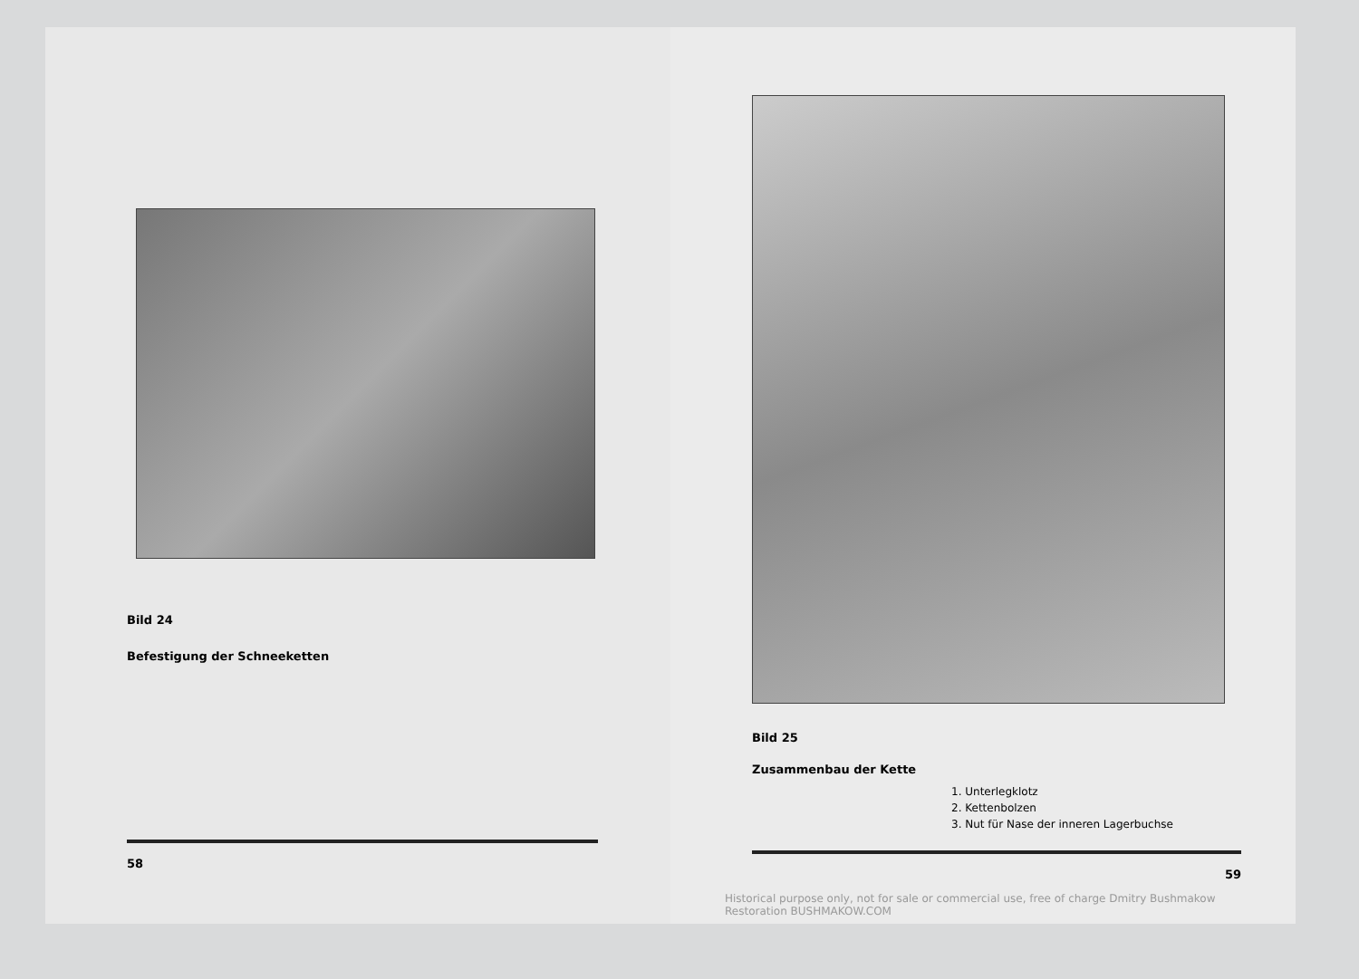Bild 24
Befestigung der Schneeketten
58
Bild 25
Zusammenbau der Kette
1. Unterlegklotz
2. Kettenbolzen
3. Nut für Nase der inneren Lagerbuchse
59
Historical purpose only, not for sale or commercial use, free of charge Dmitry Bushmakow Restoration BUSHMAKOW.COM